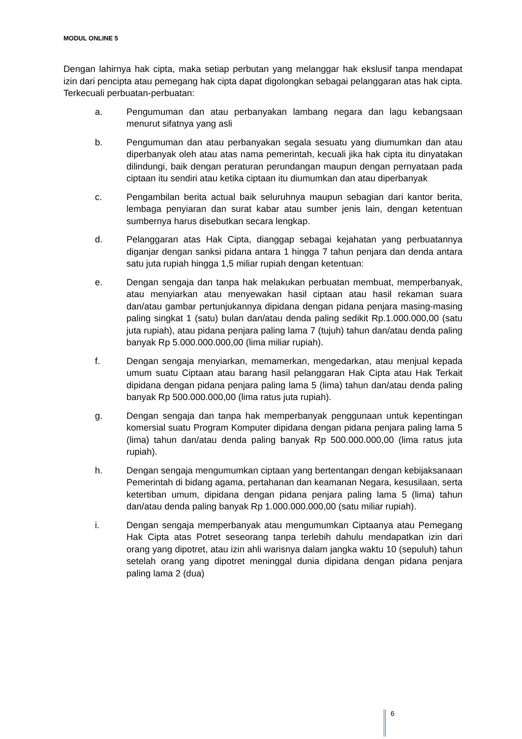MODUL ONLINE 5
Dengan lahirnya hak cipta, maka setiap perbutan yang melanggar hak ekslusif tanpa mendapat izin dari pencipta atau pemegang hak cipta dapat digolongkan sebagai pelanggaran atas hak cipta. Terkecuali perbuatan-perbuatan:
a. Pengumuman dan atau perbanyakan lambang negara dan lagu kebangsaan menurut sifatnya yang asli
b. Pengumuman dan atau perbanyakan segala sesuatu yang diumumkan dan atau diperbanyak oleh atau atas nama pemerintah, kecuali jika hak cipta itu dinyatakan dilindungi, baik dengan peraturan perundangan maupun dengan pernyataan pada ciptaan itu sendiri atau ketika ciptaan itu diumumkan dan atau diperbanyak
c. Pengambilan berita actual baik seluruhnya maupun sebagian dari kantor berita, lembaga penyiaran dan surat kabar atau sumber jenis lain, dengan ketentuan sumbernya harus disebutkan secara lengkap.
d. Pelanggaran atas Hak Cipta, dianggap sebagai kejahatan yang perbuatannya diganjar dengan sanksi pidana antara 1 hingga 7 tahun penjara dan denda antara satu juta rupiah hingga 1,5 miliar rupiah dengan ketentuan:
e. Dengan sengaja dan tanpa hak melakukan perbuatan membuat, memperbanyak, atau menyiarkan atau menyewakan hasil ciptaan atau hasil rekaman suara dan/atau gambar pertunjukannya dipidana dengan pidana penjara masing-masing paling singkat 1 (satu) bulan dan/atau denda paling sedikit Rp.1.000.000,00 (satu juta rupiah), atau pidana penjara paling lama 7 (tujuh) tahun dan/atau denda paling banyak Rp 5.000.000.000,00 (lima miliar rupiah).
f. Dengan sengaja menyiarkan, memamerkan, mengedarkan, atau menjual kepada umum suatu Ciptaan atau barang hasil pelanggaran Hak Cipta atau Hak Terkait dipidana dengan pidana penjara paling lama 5 (lima) tahun dan/atau denda paling banyak Rp 500.000.000,00 (lima ratus juta rupiah).
g. Dengan sengaja dan tanpa hak memperbanyak penggunaan untuk kepentingan komersial suatu Program Komputer dipidana dengan pidana penjara paling lama 5 (lima) tahun dan/atau denda paling banyak Rp 500.000.000,00 (lima ratus juta rupiah).
h. Dengan sengaja mengumumkan ciptaan yang bertentangan dengan kebijaksanaan Pemerintah di bidang agama, pertahanan dan keamanan Negara, kesusilaan, serta ketertiban umum, dipidana dengan pidana penjara paling lama 5 (lima) tahun dan/atau denda paling banyak Rp 1.000.000.000,00 (satu miliar rupiah).
i. Dengan sengaja memperbanyak atau mengumumkan Ciptaanya atau Pemegang Hak Cipta atas Potret seseorang tanpa terlebih dahulu mendapatkan izin dari orang yang dipotret, atau izin ahli warisnya dalam jangka waktu 10 (sepuluh) tahun setelah orang yang dipotret meninggal dunia dipidana dengan pidana penjara paling lama 2 (dua)
6